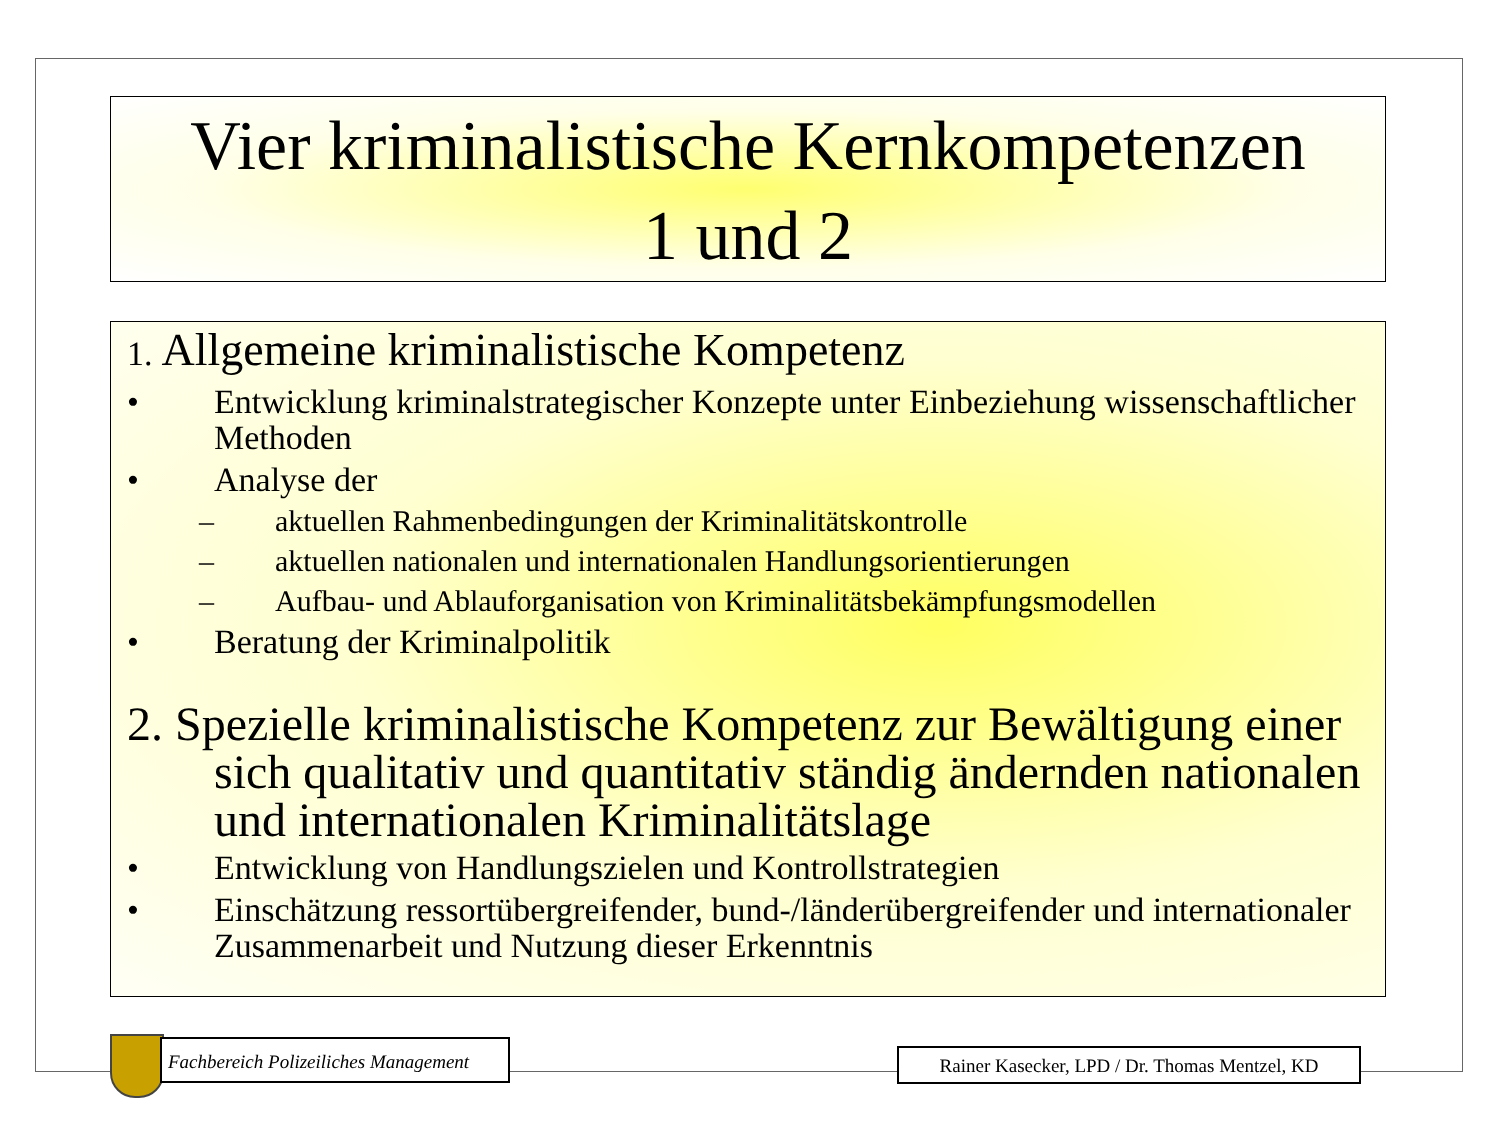Vier kriminalistische Kernkompetenzen
1 und 2
1. Allgemeine kriminalistische Kompetenz
• Entwicklung kriminalstrategischer Konzepte unter Einbeziehung wissenschaftlicher Methoden
• Analyse der
– aktuellen Rahmenbedingungen der Kriminalitätskontrolle
– aktuellen nationalen und internationalen Handlungsorientierungen
– Aufbau- und Ablauforganisation von Kriminalitätsbekämpfungsmodellen
• Beratung der Kriminalpolitik
2. Spezielle kriminalistische Kompetenz zur Bewältigung einer sich qualitativ und quantitativ ständig ändernden nationalen und internationalen Kriminalitätslage
• Entwicklung von Handlungszielen und Kontrollstrategien
• Einschätzung ressortübergreifender, bund-/länderübergreifender und internationaler Zusammenarbeit und Nutzung dieser Erkenntnis
Fachbereich Polizeiliches Management
Rainer Kasecker, LPD / Dr. Thomas Mentzel, KD